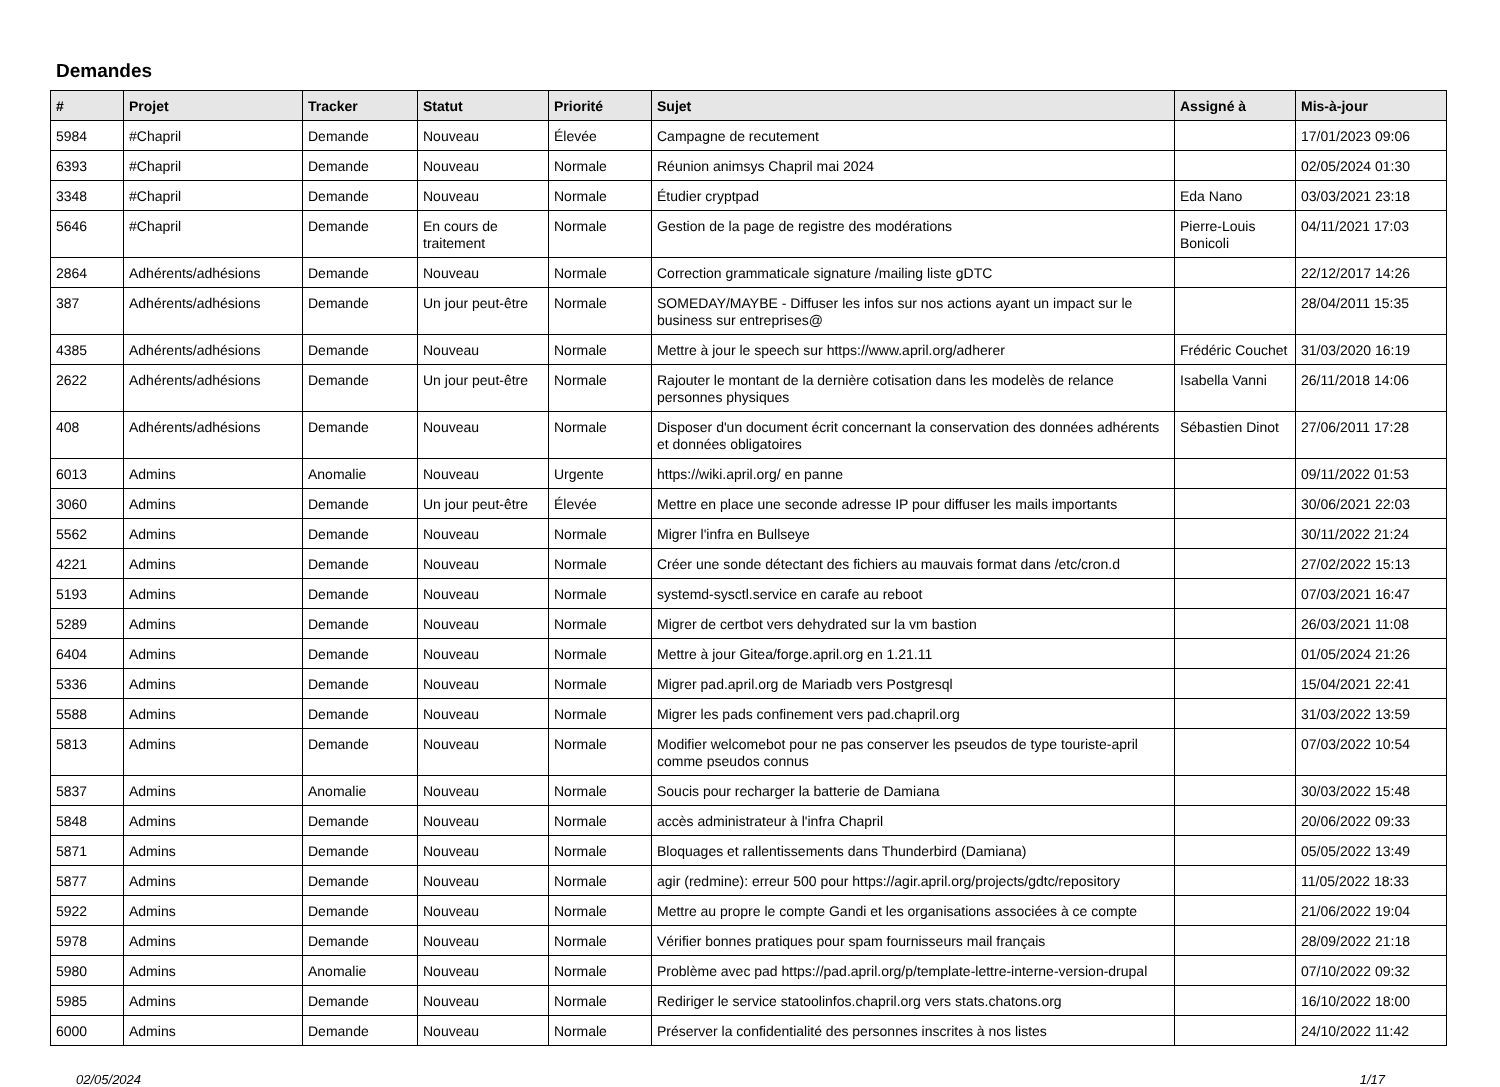Demandes
| # | Projet | Tracker | Statut | Priorité | Sujet | Assigné à | Mis-à-jour |
| --- | --- | --- | --- | --- | --- | --- | --- |
| 5984 | #Chapril | Demande | Nouveau | Élevée | Campagne de recutement | | 17/01/2023 09:06 |
| 6393 | #Chapril | Demande | Nouveau | Normale | Réunion animsys Chapril mai 2024 | | 02/05/2024 01:30 |
| 3348 | #Chapril | Demande | Nouveau | Normale | Étudier cryptpad | Eda Nano | 03/03/2021 23:18 |
| 5646 | #Chapril | Demande | En cours de traitement | Normale | Gestion de la page de registre des modérations | Pierre-Louis Bonicoli | 04/11/2021 17:03 |
| 2864 | Adhérents/adhésions | Demande | Nouveau | Normale | Correction grammaticale signature /mailing liste gDTC | | 22/12/2017 14:26 |
| 387 | Adhérents/adhésions | Demande | Un jour peut-être | Normale | SOMEDAY/MAYBE - Diffuser les infos sur nos actions ayant un impact sur le business sur entreprises@ | | 28/04/2011 15:35 |
| 4385 | Adhérents/adhésions | Demande | Nouveau | Normale | Mettre à jour le speech sur https://www.april.org/adherer | Frédéric Couchet | 31/03/2020 16:19 |
| 2622 | Adhérents/adhésions | Demande | Un jour peut-être | Normale | Rajouter le montant de la dernière cotisation dans les modelès de relance personnes physiques | Isabella Vanni | 26/11/2018 14:06 |
| 408 | Adhérents/adhésions | Demande | Nouveau | Normale | Disposer d'un document écrit concernant la conservation des données adhérents et données obligatoires | Sébastien Dinot | 27/06/2011 17:28 |
| 6013 | Admins | Anomalie | Nouveau | Urgente | https://wiki.april.org/ en panne | | 09/11/2022 01:53 |
| 3060 | Admins | Demande | Un jour peut-être | Élevée | Mettre en place une seconde adresse IP pour diffuser les mails importants | | 30/06/2021 22:03 |
| 5562 | Admins | Demande | Nouveau | Normale | Migrer l'infra en Bullseye | | 30/11/2022 21:24 |
| 4221 | Admins | Demande | Nouveau | Normale | Créer une sonde détectant des fichiers au mauvais format dans /etc/cron.d | | 27/02/2022 15:13 |
| 5193 | Admins | Demande | Nouveau | Normale | systemd-sysctl.service en carafe au reboot | | 07/03/2021 16:47 |
| 5289 | Admins | Demande | Nouveau | Normale | Migrer de certbot vers dehydrated sur la vm bastion | | 26/03/2021 11:08 |
| 6404 | Admins | Demande | Nouveau | Normale | Mettre à jour Gitea/forge.april.org en 1.21.11 | | 01/05/2024 21:26 |
| 5336 | Admins | Demande | Nouveau | Normale | Migrer pad.april.org de Mariadb vers Postgresql | | 15/04/2021 22:41 |
| 5588 | Admins | Demande | Nouveau | Normale | Migrer les pads confinement vers pad.chapril.org | | 31/03/2022 13:59 |
| 5813 | Admins | Demande | Nouveau | Normale | Modifier welcomebot pour ne pas conserver les pseudos de type touriste-april comme pseudos connus | | 07/03/2022 10:54 |
| 5837 | Admins | Anomalie | Nouveau | Normale | Soucis pour recharger la batterie de Damiana | | 30/03/2022 15:48 |
| 5848 | Admins | Demande | Nouveau | Normale | accès administrateur à l'infra Chapril | | 20/06/2022 09:33 |
| 5871 | Admins | Demande | Nouveau | Normale | Bloquages et rallentissements dans Thunderbird (Damiana) | | 05/05/2022 13:49 |
| 5877 | Admins | Demande | Nouveau | Normale | agir (redmine): erreur 500 pour https://agir.april.org/projects/gdtc/repository | | 11/05/2022 18:33 |
| 5922 | Admins | Demande | Nouveau | Normale | Mettre au propre le compte Gandi et les organisations associées à ce compte | | 21/06/2022 19:04 |
| 5978 | Admins | Demande | Nouveau | Normale | Vérifier bonnes pratiques pour spam fournisseurs mail français | | 28/09/2022 21:18 |
| 5980 | Admins | Anomalie | Nouveau | Normale | Problème avec pad https://pad.april.org/p/template-lettre-interne-version-drupal | | 07/10/2022 09:32 |
| 5985 | Admins | Demande | Nouveau | Normale | Rediriger le service statoolinfos.chapril.org vers stats.chatons.org | | 16/10/2022 18:00 |
| 6000 | Admins | Demande | Nouveau | Normale | Préserver la confidentialité des personnes inscrites à nos listes | | 24/10/2022 11:42 |
02/05/2024 1/17